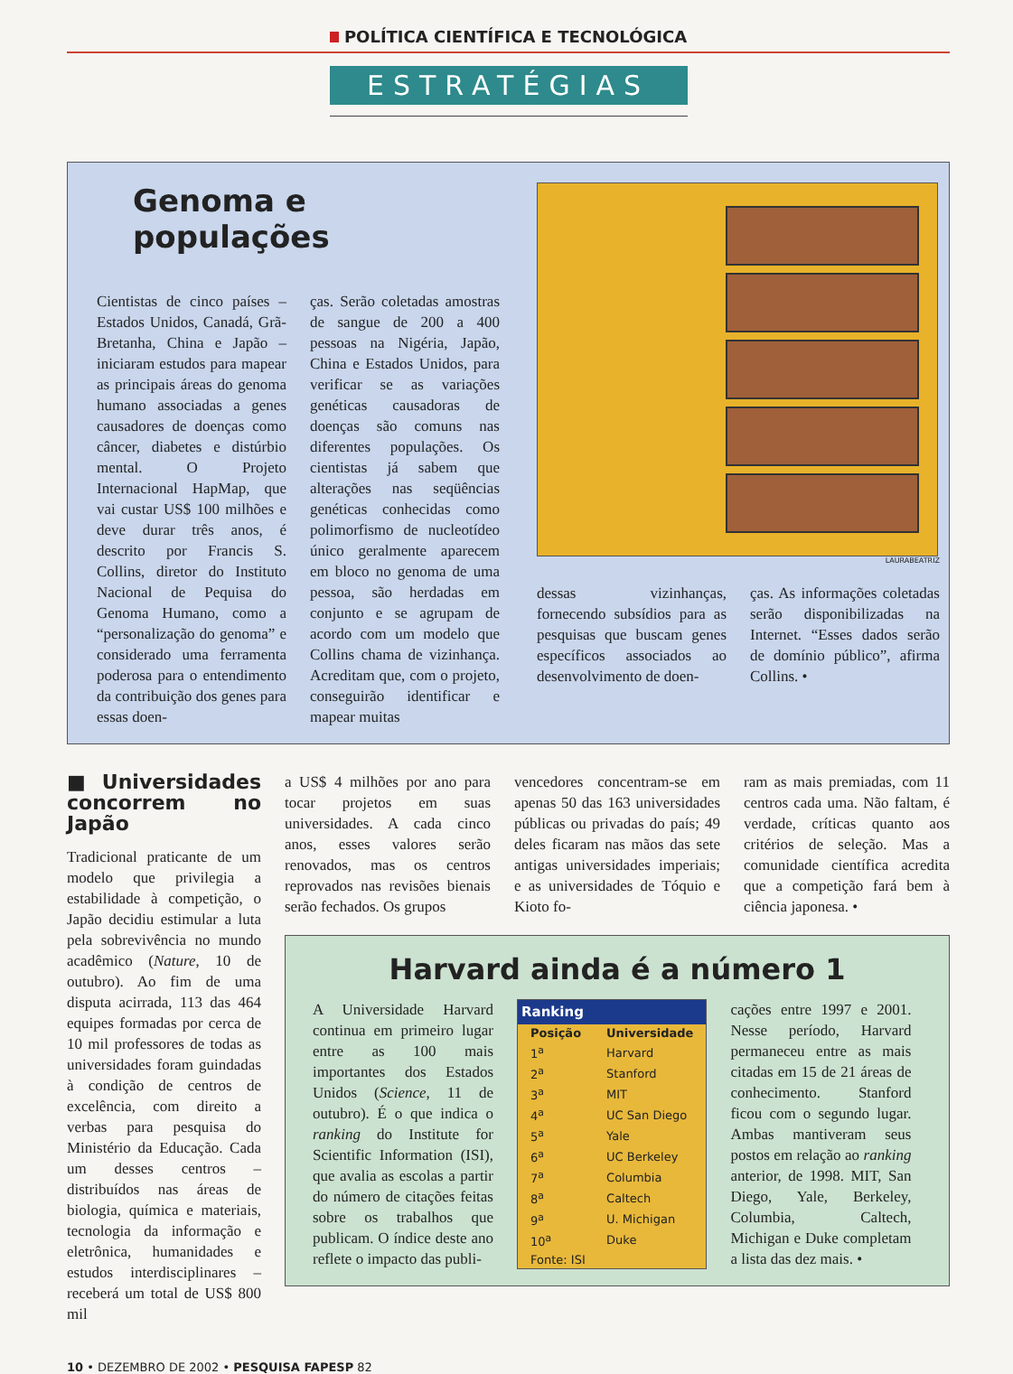POLÍTICA CIENTÍFICA E TECNOLÓGICA
ESTRATÉGIAS
Genoma e populações
Cientistas de cinco países – Estados Unidos, Canadá, Grã-Bretanha, China e Japão – iniciaram estudos para mapear as principais áreas do genoma humano associadas a genes causadores de doenças como câncer, diabetes e distúrbio mental. O Projeto Internacional HapMap, que vai custar US$ 100 milhões e deve durar três anos, é descrito por Francis S. Collins, diretor do Instituto Nacional de Pequisa do Genoma Humano, como a “personalização do genoma” e considerado uma ferramenta poderosa para o entendimento da contribuição dos genes para essas doen-
ças. Serão coletadas amostras de sangue de 200 a 400 pessoas na Nigéria, Japão, China e Estados Unidos, para verificar se as variações genéticas causadoras de doenças são comuns nas diferentes populações. Os cientistas já sabem que alterações nas seqüências genéticas conhecidas como polimorfismo de nucleotídeo único geralmente aparecem em bloco no genoma de uma pessoa, são herdadas em conjunto e se agrupam de acordo com um modelo que Collins chama de vizinhança. Acreditam que, com o projeto, conseguirão identificar e mapear muitas
LAURABEATRIZ
dessas vizinhanças, fornecendo subsídios para as pesquisas que buscam genes específicos associados ao desenvolvimento de doen-
ças. As informações coletadas serão disponibilizadas na Internet. “Esses dados serão de domínio público”, afirma Collins. •
■ Universidades concorrem no Japão
Tradicional praticante de um modelo que privilegia a estabilidade à competição, o Japão decidiu estimular a luta pela sobrevivência no mundo acadêmico (Nature, 10 de outubro). Ao fim de uma disputa acirrada, 113 das 464 equipes formadas por cerca de 10 mil professores de todas as universidades foram guindadas à condição de centros de excelência, com direito a verbas para pesquisa do Ministério da Educação. Cada um desses centros – distribuídos nas áreas de biologia, química e materiais, tecnologia da informação e eletrônica, humanidades e estudos interdisciplinares – receberá um total de US$ 800 mil
a US$ 4 milhões por ano para tocar projetos em suas universidades. A cada cinco anos, esses valores serão renovados, mas os centros reprovados nas revisões bienais serão fechados. Os grupos
vencedores concentram-se em apenas 50 das 163 universidades públicas ou privadas do país; 49 deles ficaram nas mãos das sete antigas universidades imperiais; e as universidades de Tóquio e Kioto fo-
ram as mais premiadas, com 11 centros cada uma. Não faltam, é verdade, críticas quanto aos critérios de seleção. Mas a comunidade científica acredita que a competição fará bem à ciência japonesa. •
Harvard ainda é a número 1
A Universidade Harvard continua em primeiro lugar entre as 100 mais importantes dos Estados Unidos (Science, 11 de outubro). É o que indica o ranking do Institute for Scientific Information (ISI), que avalia as escolas a partir do número de citações feitas sobre os trabalhos que publicam. O índice deste ano reflete o impacto das publi-
| Ranking | |
| --- | --- |
| Posição | Universidade |
| 1<sup>a</sup> | Harvard |
| 2<sup>a</sup> | Stanford |
| 3<sup>a</sup> | MIT |
| 4<sup>a</sup> | UC San Diego |
| 5<sup>a</sup> | Yale |
| 6<sup>a</sup> | UC Berkeley |
| 7<sup>a</sup> | Columbia |
| 8<sup>a</sup> | Caltech |
| 9<sup>a</sup> | U. Michigan |
| 10<sup>a</sup> | Duke |
| Fonte: ISI | |
cações entre 1997 e 2001. Nesse período, Harvard permaneceu entre as mais citadas em 15 de 21 áreas de conhecimento. Stanford ficou com o segundo lugar. Ambas mantiveram seus postos em relação ao ranking anterior, de 1998. MIT, San Diego, Yale, Berkeley, Columbia, Caltech, Michigan e Duke completam a lista das dez mais. •
10 • DEZEMBRO DE 2002 • PESQUISA FAPESP 82